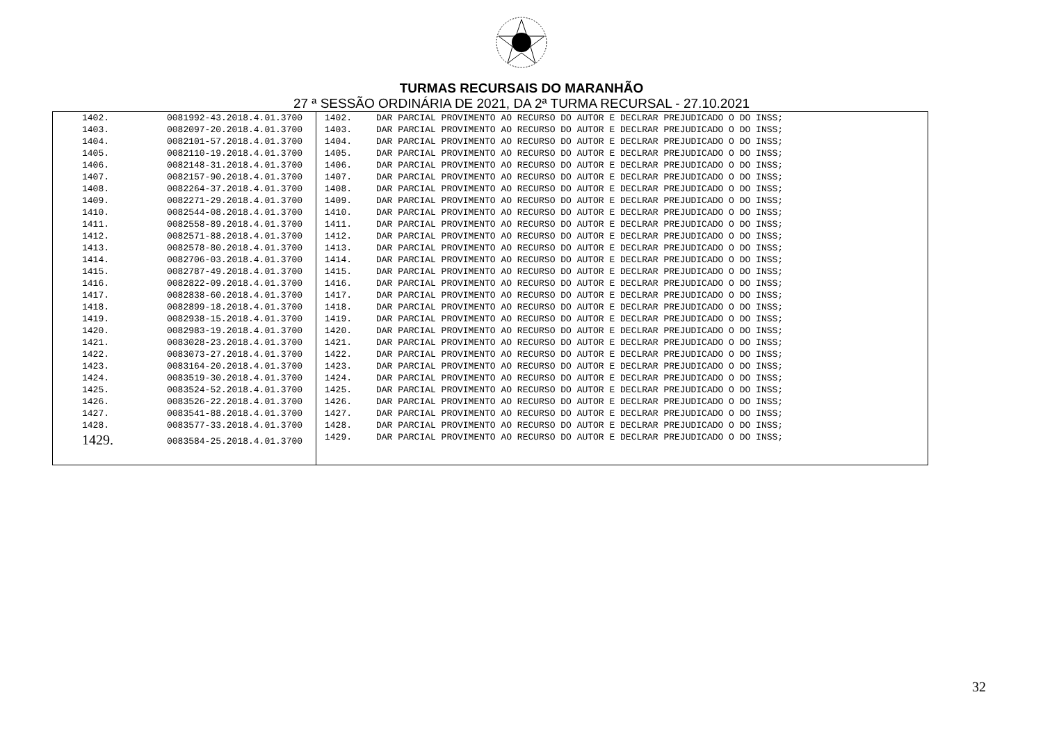TURMAS RECURSAIS DO MARANHÃO
27 ª SESSÃO ORDINÁRIA DE 2021, DA 2ª TURMA RECURSAL - 27.10.2021
| 1402. | 0081992-43.2018.4.01.3700 | 1402. | DAR PARCIAL PROVIMENTO AO RECURSO DO AUTOR E DECLRAR PREJUDICADO O DO INSS; |
| 1403. | 0082097-20.2018.4.01.3700 | 1403. | DAR PARCIAL PROVIMENTO AO RECURSO DO AUTOR E DECLRAR PREJUDICADO O DO INSS; |
| 1404. | 0082101-57.2018.4.01.3700 | 1404. | DAR PARCIAL PROVIMENTO AO RECURSO DO AUTOR E DECLRAR PREJUDICADO O DO INSS; |
| 1405. | 0082110-19.2018.4.01.3700 | 1405. | DAR PARCIAL PROVIMENTO AO RECURSO DO AUTOR E DECLRAR PREJUDICADO O DO INSS; |
| 1406. | 0082148-31.2018.4.01.3700 | 1406. | DAR PARCIAL PROVIMENTO AO RECURSO DO AUTOR E DECLRAR PREJUDICADO O DO INSS; |
| 1407. | 0082157-90.2018.4.01.3700 | 1407. | DAR PARCIAL PROVIMENTO AO RECURSO DO AUTOR E DECLRAR PREJUDICADO O DO INSS; |
| 1408. | 0082264-37.2018.4.01.3700 | 1408. | DAR PARCIAL PROVIMENTO AO RECURSO DO AUTOR E DECLRAR PREJUDICADO O DO INSS; |
| 1409. | 0082271-29.2018.4.01.3700 | 1409. | DAR PARCIAL PROVIMENTO AO RECURSO DO AUTOR E DECLRAR PREJUDICADO O DO INSS; |
| 1410. | 0082544-08.2018.4.01.3700 | 1410. | DAR PARCIAL PROVIMENTO AO RECURSO DO AUTOR E DECLRAR PREJUDICADO O DO INSS; |
| 1411. | 0082558-89.2018.4.01.3700 | 1411. | DAR PARCIAL PROVIMENTO AO RECURSO DO AUTOR E DECLRAR PREJUDICADO O DO INSS; |
| 1412. | 0082571-88.2018.4.01.3700 | 1412. | DAR PARCIAL PROVIMENTO AO RECURSO DO AUTOR E DECLRAR PREJUDICADO O DO INSS; |
| 1413. | 0082578-80.2018.4.01.3700 | 1413. | DAR PARCIAL PROVIMENTO AO RECURSO DO AUTOR E DECLRAR PREJUDICADO O DO INSS; |
| 1414. | 0082706-03.2018.4.01.3700 | 1414. | DAR PARCIAL PROVIMENTO AO RECURSO DO AUTOR E DECLRAR PREJUDICADO O DO INSS; |
| 1415. | 0082787-49.2018.4.01.3700 | 1415. | DAR PARCIAL PROVIMENTO AO RECURSO DO AUTOR E DECLRAR PREJUDICADO O DO INSS; |
| 1416. | 0082822-09.2018.4.01.3700 | 1416. | DAR PARCIAL PROVIMENTO AO RECURSO DO AUTOR E DECLRAR PREJUDICADO O DO INSS; |
| 1417. | 0082838-60.2018.4.01.3700 | 1417. | DAR PARCIAL PROVIMENTO AO RECURSO DO AUTOR E DECLRAR PREJUDICADO O DO INSS; |
| 1418. | 0082899-18.2018.4.01.3700 | 1418. | DAR PARCIAL PROVIMENTO AO RECURSO DO AUTOR E DECLRAR PREJUDICADO O DO INSS; |
| 1419. | 0082938-15.2018.4.01.3700 | 1419. | DAR PARCIAL PROVIMENTO AO RECURSO DO AUTOR E DECLRAR PREJUDICADO O DO INSS; |
| 1420. | 0082983-19.2018.4.01.3700 | 1420. | DAR PARCIAL PROVIMENTO AO RECURSO DO AUTOR E DECLRAR PREJUDICADO O DO INSS; |
| 1421. | 0083028-23.2018.4.01.3700 | 1421. | DAR PARCIAL PROVIMENTO AO RECURSO DO AUTOR E DECLRAR PREJUDICADO O DO INSS; |
| 1422. | 0083073-27.2018.4.01.3700 | 1422. | DAR PARCIAL PROVIMENTO AO RECURSO DO AUTOR E DECLRAR PREJUDICADO O DO INSS; |
| 1423. | 0083164-20.2018.4.01.3700 | 1423. | DAR PARCIAL PROVIMENTO AO RECURSO DO AUTOR E DECLRAR PREJUDICADO O DO INSS; |
| 1424. | 0083519-30.2018.4.01.3700 | 1424. | DAR PARCIAL PROVIMENTO AO RECURSO DO AUTOR E DECLRAR PREJUDICADO O DO INSS; |
| 1425. | 0083524-52.2018.4.01.3700 | 1425. | DAR PARCIAL PROVIMENTO AO RECURSO DO AUTOR E DECLRAR PREJUDICADO O DO INSS; |
| 1426. | 0083526-22.2018.4.01.3700 | 1426. | DAR PARCIAL PROVIMENTO AO RECURSO DO AUTOR E DECLRAR PREJUDICADO O DO INSS; |
| 1427. | 0083541-88.2018.4.01.3700 | 1427. | DAR PARCIAL PROVIMENTO AO RECURSO DO AUTOR E DECLRAR PREJUDICADO O DO INSS; |
| 1428. | 0083577-33.2018.4.01.3700 | 1428. | DAR PARCIAL PROVIMENTO AO RECURSO DO AUTOR E DECLRAR PREJUDICADO O DO INSS; |
| 1429. | 0083584-25.2018.4.01.3700 | 1429. | DAR PARCIAL PROVIMENTO AO RECURSO DO AUTOR E DECLRAR PREJUDICADO O DO INSS; |
32